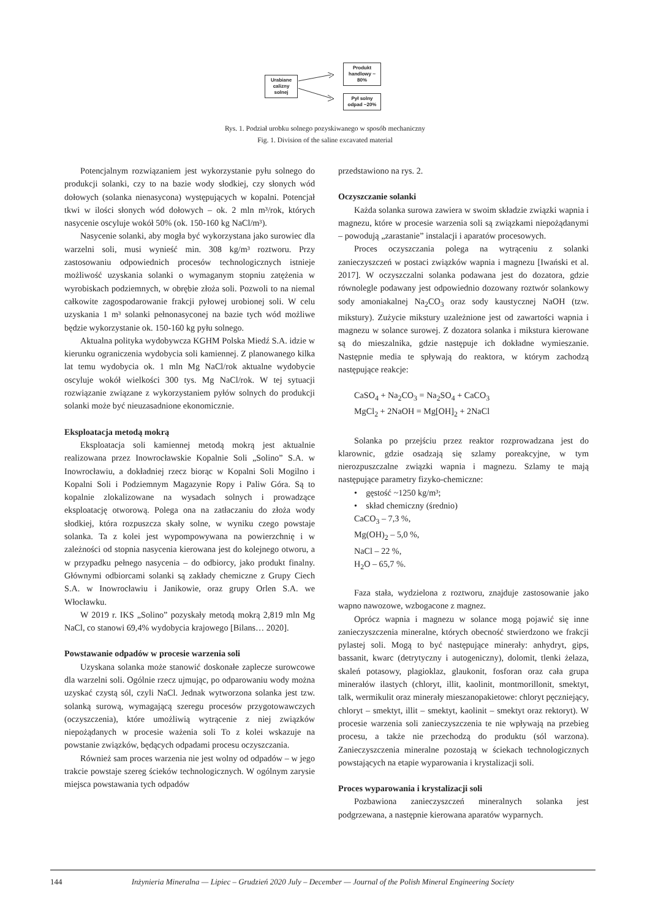Urabiane calizny solnej
Produkt handlowy ~ 80%
Pył solny odpad ~20%
Rys. 1. Podział urobku solnego pozyskiwanego w sposób mechaniczny
Fig. 1. Division of the saline excavated material
Potencjalnym rozwiązaniem jest wykorzystanie pyłu solnego do produkcji solanki, czy to na bazie wody słodkiej, czy słonych wód dołowych (solanka nienasycona) występujących w kopalni. Potencjał tkwi w ilości słonych wód dołowych – ok. 2 mln m³/rok, których nasycenie oscyluje wokół 50% (ok. 150-160 kg NaCl/m³).
Nasycenie solanki, aby mogła być wykorzystana jako surowiec dla warzelni soli, musi wynieść min. 308 kg/m³ roztworu. Przy zastosowaniu odpowiednich procesów technologicznych istnieje możliwość uzyskania solanki o wymaganym stopniu zatężenia w wyrobiskach podziemnych, w obrębie złoża soli. Pozwoli to na niemal całkowite zagospodarowanie frakcji pyłowej urobionej soli. W celu uzyskania 1 m³ solanki pełnonasyconej na bazie tych wód możliwe będzie wykorzystanie ok. 150-160 kg pyłu solnego.
Aktualna polityka wydobywcza KGHM Polska Miedź S.A. idzie w kierunku ograniczenia wydobycia soli kamiennej. Z planowanego kilka lat temu wydobycia ok. 1 mln Mg NaCl/rok aktualne wydobycie oscyluje wokół wielkości 300 tys. Mg NaCl/rok. W tej sytuacji rozwiązanie związane z wykorzystaniem pyłów solnych do produkcji solanki może być nieuzasadnione ekonomicznie.
Eksploatacja metodą mokrą
Eksploatacja soli kamiennej metodą mokrą jest aktualnie realizowana przez Inowrocławskie Kopalnie Soli „Solino” S.A. w Inowrocławiu, a dokładniej rzecz biorąc w Kopalni Soli Mogilno i Kopalni Soli i Podziemnym Magazynie Ropy i Paliw Góra. Są to kopalnie zlokalizowane na wysadach solnych i prowadzące eksploatację otworową. Polega ona na zatłaczaniu do złoża wody słodkiej, która rozpuszcza skały solne, w wyniku czego powstaje solanka. Ta z kolei jest wypompowywana na powierzchnię i w zależności od stopnia nasycenia kierowana jest do kolejnego otworu, a w przypadku pełnego nasycenia – do odbiorcy, jako produkt finalny. Głównymi odbiorcami solanki są zakłady chemiczne z Grupy Ciech S.A. w Inowrocławiu i Janikowie, oraz grupy Orlen S.A. we Włocławku.
W 2019 r. IKS „Solino” pozyskały metodą mokrą 2,819 mln Mg NaCl, co stanowi 69,4% wydobycia krajowego [Bilans… 2020].
Powstawanie odpadów w procesie warzenia soli
Uzyskana solanka może stanowić doskonałe zaplecze surowcowe dla warzelni soli. Ogólnie rzecz ujmując, po odparowaniu wody można uzyskać czystą sól, czyli NaCl. Jednak wytworzona solanka jest tzw. solanką surową, wymagającą szeregu procesów przygotowawczych (oczyszczenia), które umożliwią wytrącenie z niej związków niepożądanych w procesie ważenia soli To z kolei wskazuje na powstanie związków, będących odpadami procesu oczyszczania.
Również sam proces warzenia nie jest wolny od odpadów – w jego trakcie powstaje szereg ścieków technologicznych. W ogólnym zarysie miejsca powstawania tych odpadów
przedstawiono na rys. 2.
Oczyszczanie solanki
Każda solanka surowa zawiera w swoim składzie związki wapnia i magnezu, które w procesie warzenia soli są związkami niepożądanymi – powodują „zarastanie” instalacji i aparatów procesowych.
Proces oczyszczania polega na wytrąceniu z solanki zanieczyszczeń w postaci związków wapnia i magnezu [Iwański et al. 2017]. W oczyszczalni solanka podawana jest do dozatora, gdzie równolegle podawany jest odpowiednio dozowany roztwór solankowy sody amoniakalnej Na<sub>2</sub>CO<sub>3</sub> oraz sody kaustycznej NaOH (tzw. mikstury). Zużycie mikstury uzależnione jest od zawartości wapnia i magnezu w solance surowej. Z dozatora solanka i mikstura kierowane są do mieszalnika, gdzie następuje ich dokładne wymieszanie. Następnie media te spływają do reaktora, w którym zachodzą następujące reakcje:
CaSO<sub>4</sub> + Na<sub>2</sub>CO<sub>3</sub> = Na<sub>2</sub>SO<sub>4</sub> + CaCO<sub>3</sub>
MgCl<sub>2</sub> + 2NaOH = Mg[OH]<sub>2</sub> + 2NaCl
Solanka po przejściu przez reaktor rozprowadzana jest do klarownic, gdzie osadzają się szlamy poreakcyjne, w tym nierozpuszczalne związki wapnia i magnezu. Szlamy te mają następujące parametry fizyko-chemiczne:
• gęstość ~1250 kg/m³;
• skład chemiczny (średnio)
CaCO<sub>3</sub> – 7,3 %,
Mg(OH)<sub>2</sub> – 5,0 %,
NaCl – 22 %,
H<sub>2</sub>O – 65,7 %.
Faza stała, wydzielona z roztworu, znajduje zastosowanie jako wapno nawozowe, wzbogacone z magnez.
Oprócz wapnia i magnezu w solance mogą pojawić się inne zanieczyszczenia mineralne, których obecność stwierdzono we frakcji pylastej soli. Mogą to być następujące minerały: anhydryt, gips, bassanit, kwarc (detrytyczny i autogeniczny), dolomit, tlenki żelaza, skaleń potasowy, plagioklaz, glaukonit, fosforan oraz cała grupa minerałów ilastych (chloryt, illit, kaolinit, montmorillonit, smektyt, talk, wermikulit oraz minerały mieszanopakietowe: chloryt pęczniejący, chloryt – smektyt, illit – smektyt, kaolinit – smektyt oraz rektoryt). W procesie warzenia soli zanieczyszczenia te nie wpływają na przebieg procesu, a także nie przechodzą do produktu (sól warzona). Zanieczyszczenia mineralne pozostają w ściekach technologicznych powstających na etapie wyparowania i krystalizacji soli.
Proces wyparowania i krystalizacji soli
Pozbawiona zanieczyszczeń mineralnych solanka jest podgrzewana, a następnie kierowana aparatów wyparnych.
144 Inżynieria Mineralna — Lipiec – Grudzień 2020 July – December — Journal of the Polish Mineral Engineering Society